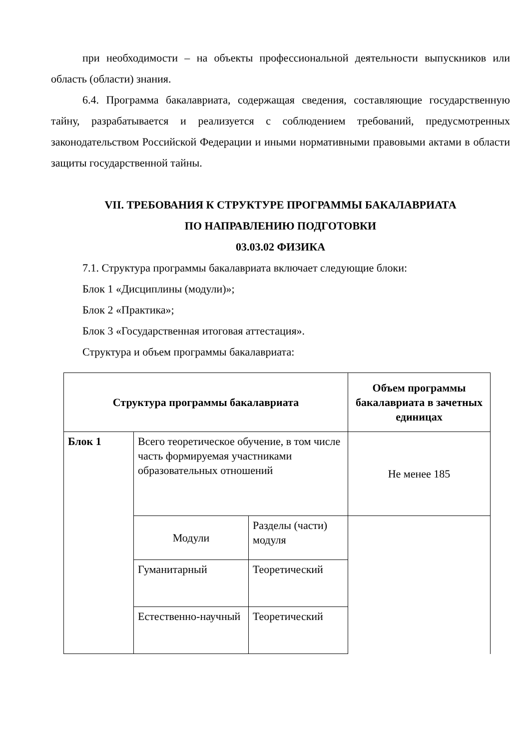при необходимости – на объекты профессиональной деятельности выпускников или область (области) знания.
6.4. Программа бакалавриата, содержащая сведения, составляющие государственную тайну, разрабатывается и реализуется с соблюдением требований, предусмотренных законодательством Российской Федерации и иными нормативными правовыми актами в области защиты государственной тайны.
VII. ТРЕБОВАНИЯ К СТРУКТУРЕ ПРОГРАММЫ БАКАЛАВРИАТА
ПО НАПРАВЛЕНИЮ ПОДГОТОВКИ
03.03.02 ФИЗИКА
7.1. Структура программы бакалавриата включает следующие блоки:
Блок 1 «Дисциплины (модули)»;
Блок 2 «Практика»;
Блок 3 «Государственная итоговая аттестация».
Структура и объем программы бакалавриата:
| Структура программы бакалавриата | | | Объем программы бакалавриата в зачетных единицах |
| --- | --- | --- | --- |
| Блок 1 | Всего теоретическое обучение, в том числе часть формируемая участниками образовательных отношений | | Не менее 185 |
| | Модули | Разделы (части) модуля | |
| | Гуманитарный | Теоретический | |
| | Естественно-научный | Теоретический | |